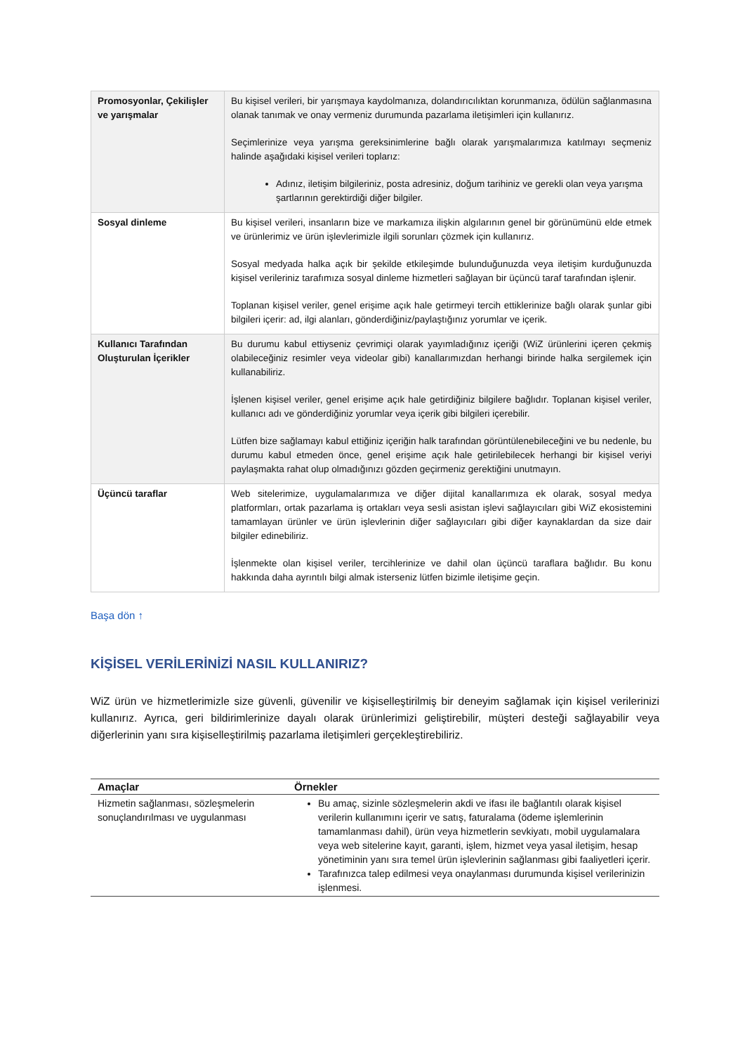| Promosyonlar, Çekilişler ve yarışmalar | Bu kişisel verileri, bir yarışmaya kaydolmanıza, dolandırıcılıktan korunmanıza, ödülün sağlanmasına olanak tanımak ve onay vermeniz durumunda pazarlama iletişimleri için kullanırız. Seçimlerinize veya yarışma gereksinimlerine bağlı olarak yarışmalarımıza katılmayı seçmeniz halinde aşağıdaki kişisel verileri toplarız: Adınız, iletişim bilgileriniz, posta adresiniz, doğum tarihiniz ve gerekli olan veya yarışma şartlarının gerektirdiği diğer bilgiler. |
| Sosyal dinleme | Bu kişisel verileri, insanların bize ve markamıza ilişkin algılarının genel bir görünümünü elde etmek ve ürünlerimiz ve ürün işlevlerimizle ilgili sorunları çözmek için kullanırız. Sosyal medyada halka açık bir şekilde etkileşimde bulunduğunuzda veya iletişim kurduğunuzda kişisel verileriniz tarafımıza sosyal dinleme hizmetleri sağlayan bir üçüncü taraf tarafından işlenir. Toplanan kişisel veriler, genel erişime açık hale getirmeyi tercih ettiklerinize bağlı olarak şunlar gibi bilgileri içerir: ad, ilgi alanları, gönderdiğiniz/paylaştığınız yorumlar ve içerik. |
| Kullanıcı Tarafından Oluşturulan İçerikler | Bu durumu kabul ettiyseniz çevrimiçi olarak yayımladığınız içeriği (WiZ ürünlerini içeren çekmiş olabileceğiniz resimler veya videolar gibi) kanallarımızdan herhangi birinde halka sergilemek için kullanabiliriz. İşlenen kişisel veriler, genel erişime açık hale getirdiğiniz bilgilere bağlıdır. Toplanan kişisel veriler, kullanıcı adı ve gönderdiğiniz yorumlar veya içerik gibi bilgileri içerebilir. Lütfen bize sağlamayı kabul ettiğiniz içeriğin halk tarafından görüntülenebileceğini ve bu nedenle, bu durumu kabul etmeden önce, genel erişime açık hale getirilebilecek herhangi bir kişisel veriyi paylaşmakta rahat olup olmadığınızı gözden geçirmeniz gerektiğini unutmayın. |
| Üçüncü taraflar | Web sitelerimize, uygulamalarımıza ve diğer dijital kanallarımıza ek olarak, sosyal medya platformları, ortak pazarlama iş ortakları veya sesli asistan işlevi sağlayıcıları gibi WiZ ekosistemini tamamlayan ürünler ve ürün işlevlerinin diğer sağlayıcıları gibi diğer kaynaklardan da size dair bilgiler edinebiliriz. İşlenmekte olan kişisel veriler, tercihlerinize ve dahil olan üçüncü taraflara bağlıdır. Bu konu hakkında daha ayrıntılı bilgi almak isterseniz lütfen bizimle iletişime geçin. |
Başa dön ↑
KİŞİSEL VERİLERİNİZİ NASIL KULLANIRIZ?
WiZ ürün ve hizmetlerimizle size güvenli, güvenilir ve kişiselleştirilmiş bir deneyim sağlamak için kişisel verilerinizi kullanırız. Ayrıca, geri bildirimlerinize dayalı olarak ürünlerimizi geliştirebilir, müşteri desteği sağlayabilir veya diğerlerinin yanı sıra kişiselleştirilmiş pazarlama iletişimleri gerçekleştirebiliriz.
| Amaçlar | Örnekler |
| --- | --- |
| Hizmetin sağlanması, sözleşmelerin sonuçlandırılması ve uygulanması | Bu amaç, sizinle sözleşmelerin akdi ve ifası ile bağlantılı olarak kişisel verilerin kullanımını içerir ve satış, faturalama (ödeme işlemlerinin tamamlanması dahil), ürün veya hizmetlerin sevkiyatı, mobil uygulamalara veya web sitelerine kayıt, garanti, işlem, hizmet veya yasal iletişim, hesap yönetiminin yanı sıra temel ürün işlevlerinin sağlanması gibi faaliyetleri içerir. Tarafınızca talep edilmesi veya onaylanması durumunda kişisel verilerinizin işlenmesi. |